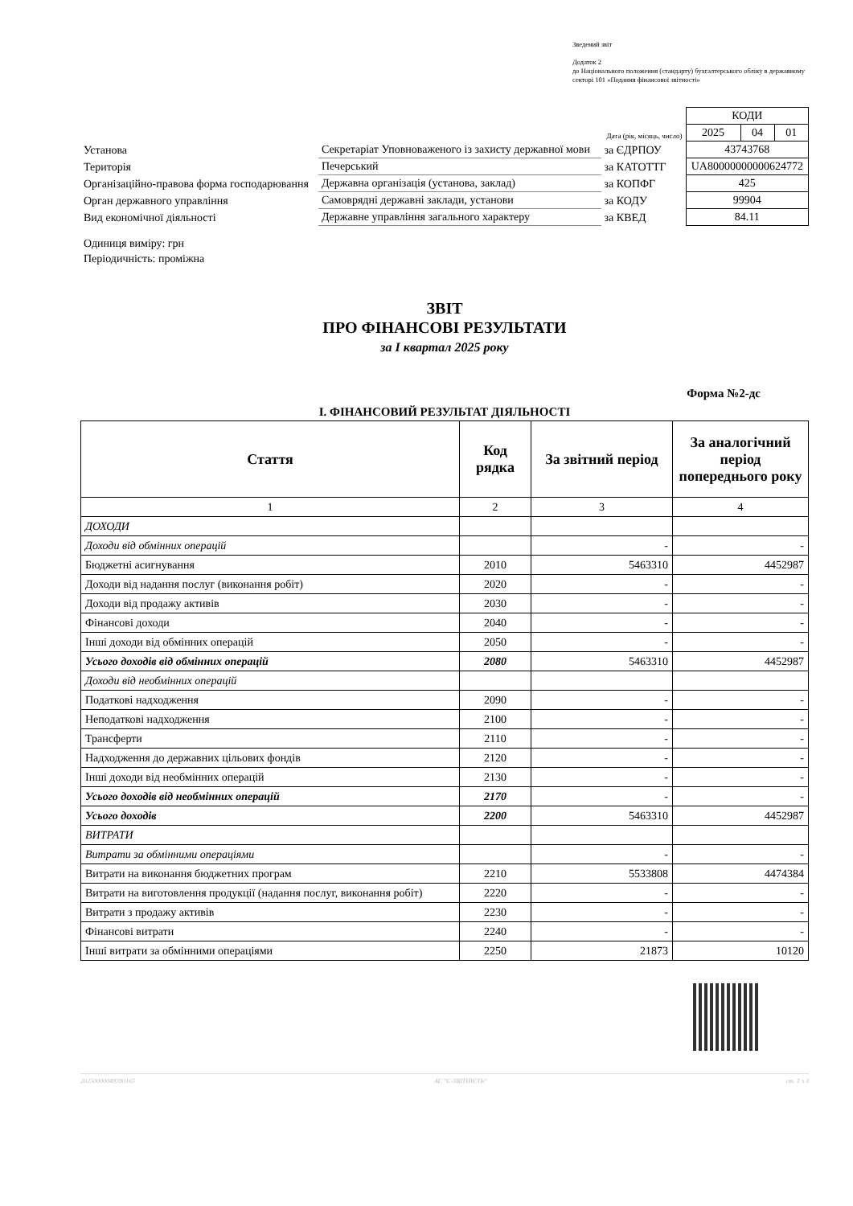Зведений звіт
Додаток 2
до Національного положення (стандарту) бухгалтерського обліку в державному секторі 101 «Подання фінансової звітності»
| | | | КОДИ | | |
| | | Дата (рік, місяць, число) | 2025 | 04 | 01 |
| Установа | Секретаріат Уповноваженого із захисту державної мови | за ЄДРПОУ | 43743768 | | |
| Територія | Печерський | за КАТОТТГ | UA80000000000624772 | | |
| Організаційно-правова форма господарювання | Державна організація (установа, заклад) | за КОПФГ | 425 | | |
| Орган державного управління | Самоврядні державні заклади, установи | за КОДУ | 99904 | | |
| Вид економічної діяльності | Державне управління загального характеру | за КВЕД | 84.11 | | |
Одиниця виміру: грн
Періодичність: проміжна
ЗВІТ
ПРО ФІНАНСОВІ РЕЗУЛЬТАТИ
за I квартал 2025 року
Форма №2-дс
I. ФІНАНСОВИЙ РЕЗУЛЬТАТ ДІЯЛЬНОСТІ
| Стаття | Код рядка | За звітний період | За аналогічний період попереднього року |
| --- | --- | --- | --- |
| 1 | 2 | 3 | 4 |
| ДОХОДИ | | | |
| Доходи від обмінних операцій | | - | - |
| Бюджетні асигнування | 2010 | 5463310 | 4452987 |
| Доходи від надання послуг (виконання робіт) | 2020 | - | - |
| Доходи від продажу активів | 2030 | - | - |
| Фінансові доходи | 2040 | - | - |
| Інші доходи від обмінних операцій | 2050 | - | - |
| Усього доходів від обмінних операцій | 2080 | 5463310 | 4452987 |
| Доходи від необмінних операцій | | | |
| Податкові надходження | 2090 | - | - |
| Неподаткові надходження | 2100 | - | - |
| Трансферти | 2110 | - | - |
| Надходження до державних цільових фондів | 2120 | - | - |
| Інші доходи від необмінних операцій | 2130 | - | - |
| Усього доходів від необмінних операцій | 2170 | - | - |
| Усього доходів | 2200 | 5463310 | 4452987 |
| ВИТРАТИ | | | |
| Витрати за обмінними операціями | | - | - |
| Витрати на виконання бюджетних програм | 2210 | 5533808 | 4474384 |
| Витрати на виготовлення продукції (надання послуг, виконання робіт) | 2220 | - | - |
| Витрати з продажу активів | 2230 | - | - |
| Фінансові витрати | 2240 | - | - |
| Інші витрати за обмінними операціями | 2250 | 21873 | 10120 |
20250000049590165 АС "Є-ЗВІТНІСТЬ" ст. 1 з 3